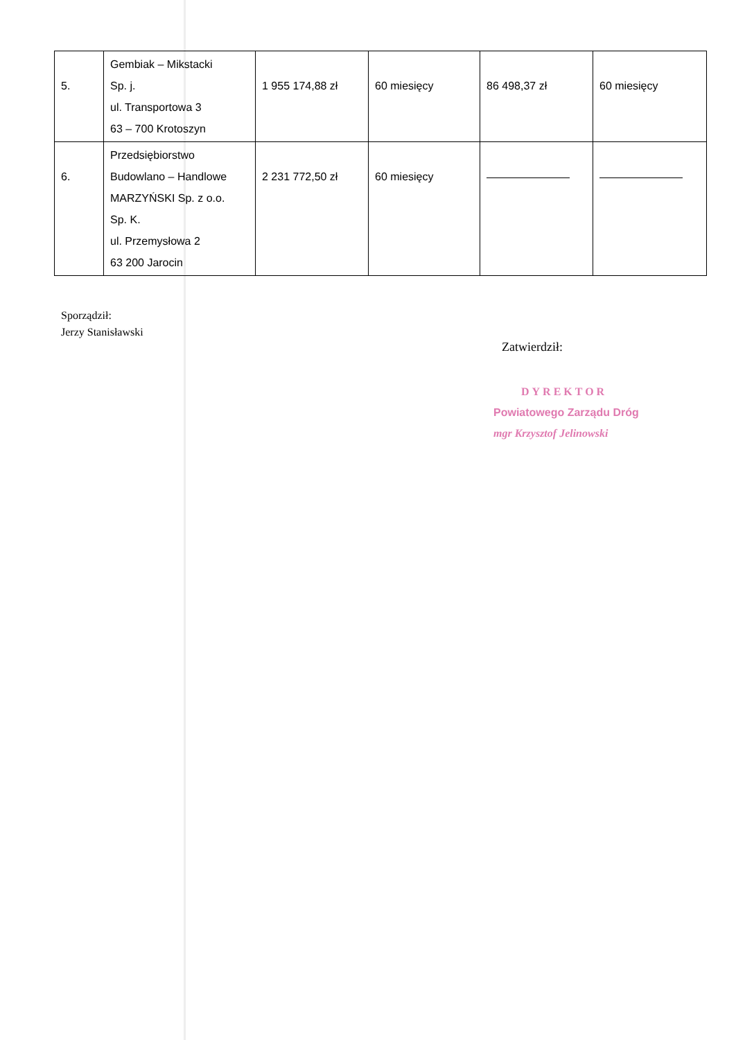| 5. | Gembiak – Mikstacki Sp. j. ul. Transportowa 3 63 – 700 Krotoszyn | 1 955 174,88 zł | 60 miesięcy | 86 498,37 zł | 60 miesięcy |
| 6. | Przedsiębiorstwo Budowlano – Handlowe MARZYŃSKI Sp. z o.o. Sp. K. ul. Przemysłowa 2 63 200 Jarocin | 2 231 772,50 zł | 60 miesięcy | | |
Sporządził:
Jerzy Stanisławski
Zatwierdził:
DYREKTOR
Powiatowego Zarządu Dróg
mgr Krzysztof Jelinowski